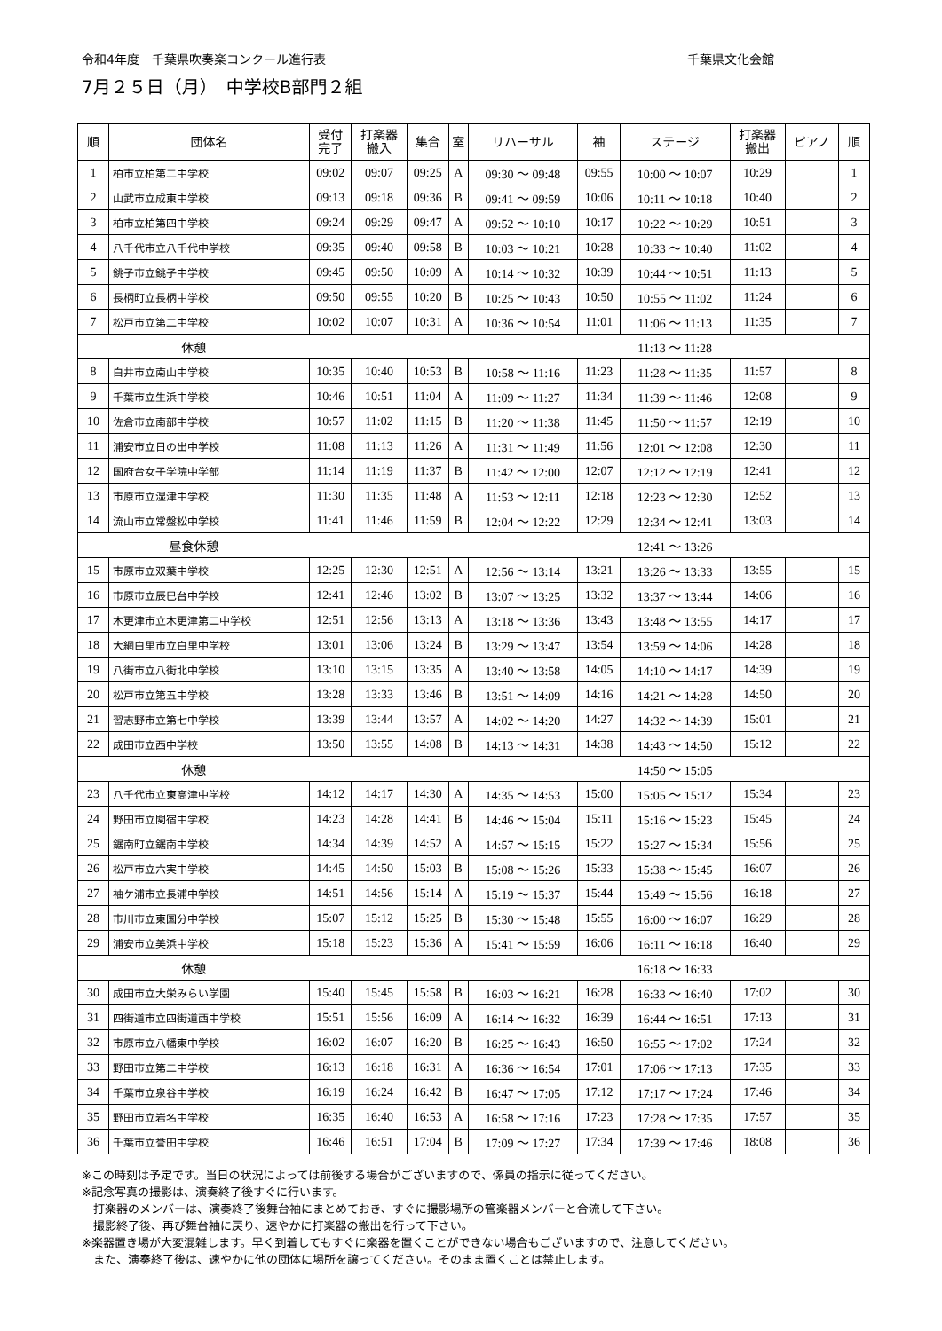令和4年度　千葉県吹奏楽コンクール進行表 千葉県文化会館
7月２５日（月）　中学校B部門２組
| 順 | 団体名 | 受付 完了 | 打楽器 搬入 | 集合 | 室 | リハーサル | 袖 | ステージ | 打楽器 搬出 | ピアノ | 順 |
| --- | --- | --- | --- | --- | --- | --- | --- | --- | --- | --- | --- |
| 1 | 柏市立柏第二中学校 | 09:02 | 09:07 | 09:25 | A | 09:30 〜 09:48 | 09:55 | 10:00 〜 10:07 | 10:29 | | 1 |
| 2 | 山武市立成東中学校 | 09:13 | 09:18 | 09:36 | B | 09:41 〜 09:59 | 10:06 | 10:11 〜 10:18 | 10:40 | | 2 |
| 3 | 柏市立柏第四中学校 | 09:24 | 09:29 | 09:47 | A | 09:52 〜 10:10 | 10:17 | 10:22 〜 10:29 | 10:51 | | 3 |
| 4 | 八千代市立八千代中学校 | 09:35 | 09:40 | 09:58 | B | 10:03 〜 10:21 | 10:28 | 10:33 〜 10:40 | 11:02 | | 4 |
| 5 | 銚子市立銚子中学校 | 09:45 | 09:50 | 10:09 | A | 10:14 〜 10:32 | 10:39 | 10:44 〜 10:51 | 11:13 | | 5 |
| 6 | 長柄町立長柄中学校 | 09:50 | 09:55 | 10:20 | B | 10:25 〜 10:43 | 10:50 | 10:55 〜 11:02 | 11:24 | | 6 |
| 7 | 松戸市立第二中学校 | 10:02 | 10:07 | 10:31 | A | 10:36 〜 10:54 | 11:01 | 11:06 〜 11:13 | 11:35 | | 7 |
| 休憩 | | | | | | | | 11:13 〜 11:28 | | | |
| 8 | 白井市立南山中学校 | 10:35 | 10:40 | 10:53 | B | 10:58 〜 11:16 | 11:23 | 11:28 〜 11:35 | 11:57 | | 8 |
| 9 | 千葉市立生浜中学校 | 10:46 | 10:51 | 11:04 | A | 11:09 〜 11:27 | 11:34 | 11:39 〜 11:46 | 12:08 | | 9 |
| 10 | 佐倉市立南部中学校 | 10:57 | 11:02 | 11:15 | B | 11:20 〜 11:38 | 11:45 | 11:50 〜 11:57 | 12:19 | | 10 |
| 11 | 浦安市立日の出中学校 | 11:08 | 11:13 | 11:26 | A | 11:31 〜 11:49 | 11:56 | 12:01 〜 12:08 | 12:30 | | 11 |
| 12 | 国府台女子学院中学部 | 11:14 | 11:19 | 11:37 | B | 11:42 〜 12:00 | 12:07 | 12:12 〜 12:19 | 12:41 | | 12 |
| 13 | 市原市立湿津中学校 | 11:30 | 11:35 | 11:48 | A | 11:53 〜 12:11 | 12:18 | 12:23 〜 12:30 | 12:52 | | 13 |
| 14 | 流山市立常盤松中学校 | 11:41 | 11:46 | 11:59 | B | 12:04 〜 12:22 | 12:29 | 12:34 〜 12:41 | 13:03 | | 14 |
| 昼食休憩 | | | | | | | | 12:41 〜 13:26 | | | |
| 15 | 市原市立双葉中学校 | 12:25 | 12:30 | 12:51 | A | 12:56 〜 13:14 | 13:21 | 13:26 〜 13:33 | 13:55 | | 15 |
| 16 | 市原市立辰巳台中学校 | 12:41 | 12:46 | 13:02 | B | 13:07 〜 13:25 | 13:32 | 13:37 〜 13:44 | 14:06 | | 16 |
| 17 | 木更津市立木更津第二中学校 | 12:51 | 12:56 | 13:13 | A | 13:18 〜 13:36 | 13:43 | 13:48 〜 13:55 | 14:17 | | 17 |
| 18 | 大網白里市立白里中学校 | 13:01 | 13:06 | 13:24 | B | 13:29 〜 13:47 | 13:54 | 13:59 〜 14:06 | 14:28 | | 18 |
| 19 | 八街市立八街北中学校 | 13:10 | 13:15 | 13:35 | A | 13:40 〜 13:58 | 14:05 | 14:10 〜 14:17 | 14:39 | | 19 |
| 20 | 松戸市立第五中学校 | 13:28 | 13:33 | 13:46 | B | 13:51 〜 14:09 | 14:16 | 14:21 〜 14:28 | 14:50 | | 20 |
| 21 | 習志野市立第七中学校 | 13:39 | 13:44 | 13:57 | A | 14:02 〜 14:20 | 14:27 | 14:32 〜 14:39 | 15:01 | | 21 |
| 22 | 成田市立西中学校 | 13:50 | 13:55 | 14:08 | B | 14:13 〜 14:31 | 14:38 | 14:43 〜 14:50 | 15:12 | | 22 |
| 休憩 | | | | | | | | 14:50 〜 15:05 | | | |
| 23 | 八千代市立東高津中学校 | 14:12 | 14:17 | 14:30 | A | 14:35 〜 14:53 | 15:00 | 15:05 〜 15:12 | 15:34 | | 23 |
| 24 | 野田市立関宿中学校 | 14:23 | 14:28 | 14:41 | B | 14:46 〜 15:04 | 15:11 | 15:16 〜 15:23 | 15:45 | | 24 |
| 25 | 鋸南町立鋸南中学校 | 14:34 | 14:39 | 14:52 | A | 14:57 〜 15:15 | 15:22 | 15:27 〜 15:34 | 15:56 | | 25 |
| 26 | 松戸市立六実中学校 | 14:45 | 14:50 | 15:03 | B | 15:08 〜 15:26 | 15:33 | 15:38 〜 15:45 | 16:07 | | 26 |
| 27 | 袖ケ浦市立長浦中学校 | 14:51 | 14:56 | 15:14 | A | 15:19 〜 15:37 | 15:44 | 15:49 〜 15:56 | 16:18 | | 27 |
| 28 | 市川市立東国分中学校 | 15:07 | 15:12 | 15:25 | B | 15:30 〜 15:48 | 15:55 | 16:00 〜 16:07 | 16:29 | | 28 |
| 29 | 浦安市立美浜中学校 | 15:18 | 15:23 | 15:36 | A | 15:41 〜 15:59 | 16:06 | 16:11 〜 16:18 | 16:40 | | 29 |
| 休憩 | | | | | | | | 16:18 〜 16:33 | | | |
| 30 | 成田市立大栄みらい学園 | 15:40 | 15:45 | 15:58 | B | 16:03 〜 16:21 | 16:28 | 16:33 〜 16:40 | 17:02 | | 30 |
| 31 | 四街道市立四街道西中学校 | 15:51 | 15:56 | 16:09 | A | 16:14 〜 16:32 | 16:39 | 16:44 〜 16:51 | 17:13 | | 31 |
| 32 | 市原市立八幡東中学校 | 16:02 | 16:07 | 16:20 | B | 16:25 〜 16:43 | 16:50 | 16:55 〜 17:02 | 17:24 | | 32 |
| 33 | 野田市立第二中学校 | 16:13 | 16:18 | 16:31 | A | 16:36 〜 16:54 | 17:01 | 17:06 〜 17:13 | 17:35 | | 33 |
| 34 | 千葉市立泉谷中学校 | 16:19 | 16:24 | 16:42 | B | 16:47 〜 17:05 | 17:12 | 17:17 〜 17:24 | 17:46 | | 34 |
| 35 | 野田市立岩名中学校 | 16:35 | 16:40 | 16:53 | A | 16:58 〜 17:16 | 17:23 | 17:28 〜 17:35 | 17:57 | | 35 |
| 36 | 千葉市立誉田中学校 | 16:46 | 16:51 | 17:04 | B | 17:09 〜 17:27 | 17:34 | 17:39 〜 17:46 | 18:08 | | 36 |
※この時刻は予定です。当日の状況によっては前後する場合がございますので、係員の指示に従ってください。
※記念写真の撮影は、演奏終了後すぐに行います。
　打楽器のメンバーは、演奏終了後舞台袖にまとめておき、すぐに撮影場所の管楽器メンバーと合流して下さい。
　撮影終了後、再び舞台袖に戻り、速やかに打楽器の搬出を行って下さい。
※楽器置き場が大変混雑します。早く到着してもすぐに楽器を置くことができない場合もございますので、注意してください。
　また、演奏終了後は、速やかに他の団体に場所を譲ってください。そのまま置くことは禁止します。